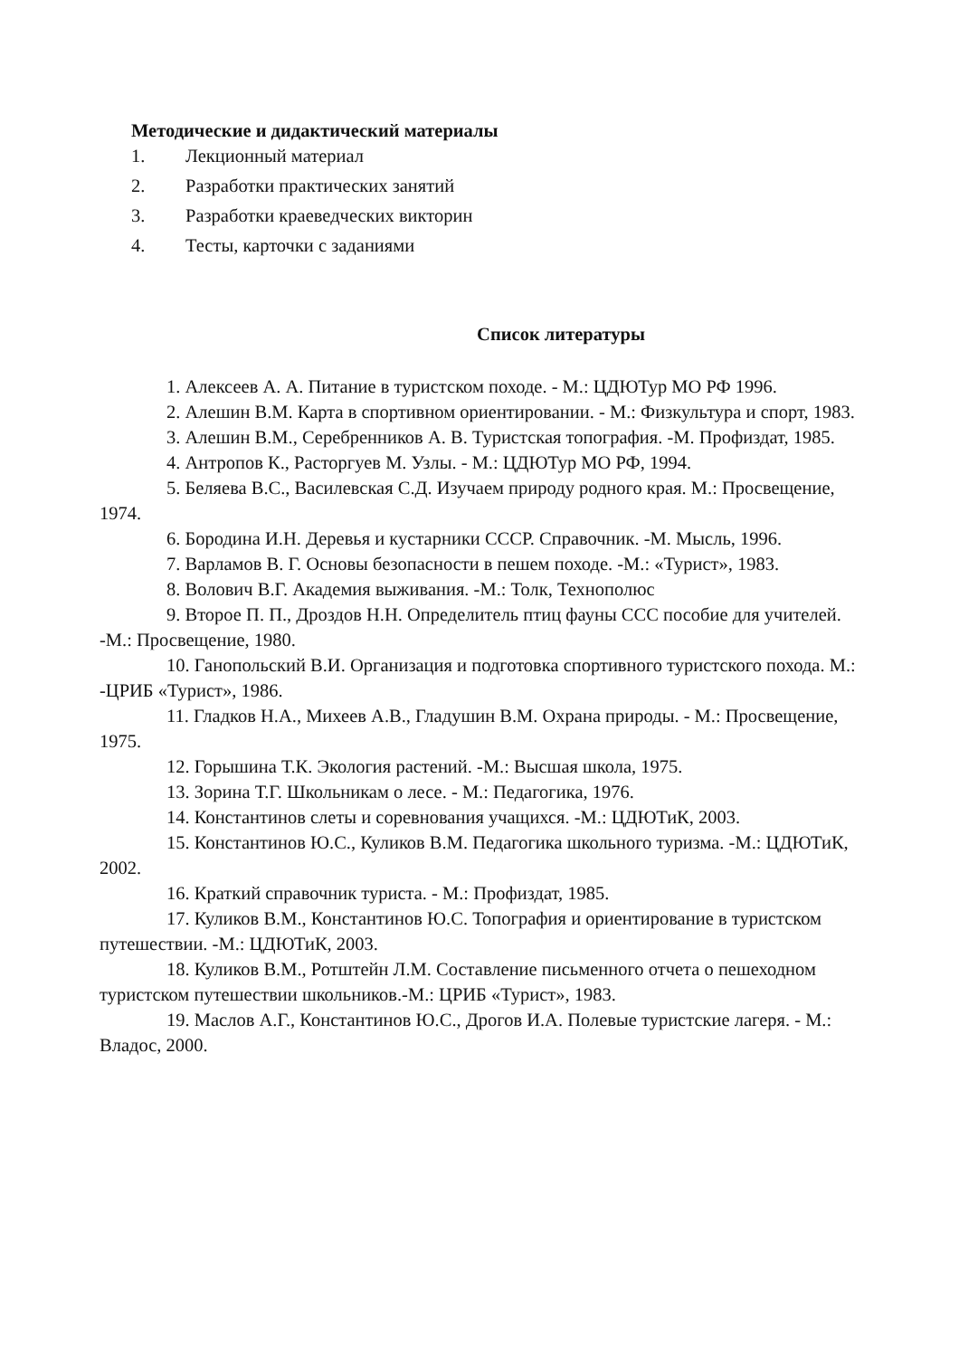Методические и дидактический материалы
1. Лекционный материал
2. Разработки практических занятий
3. Разработки краеведческих викторин
4. Тесты, карточки с заданиями
Список литературы
1. Алексеев А. А. Питание в туристском походе. - М.: ЦДЮТур МО РФ 1996.
2. Алешин В.М. Карта в спортивном ориентировании. - М.: Физкультура и спорт, 1983.
3. Алешин В.М., Серебренников А. В. Туристская топография. -М. Профиздат, 1985.
4. Антропов К., Расторгуев М. Узлы. - М.: ЦДЮТур МО РФ, 1994.
5. Беляева В.С., Василевская С.Д. Изучаем природу родного края. М.: Просвещение, 1974.
6. Бородина И.Н. Деревья и кустарники СССР. Справочник. -М. Мысль, 1996.
7. Варламов В. Г. Основы безопасности в пешем походе. -М.: «Турист», 1983.
8. Волович В.Г. Академия выживания. -М.: Толк, Технополюс
9. Второе П. П., Дроздов Н.Н. Определитель птиц фауны ССС пособие для учителей. -М.: Просвещение, 1980.
10. Ганопольский В.И. Организация и подготовка спортивного туристского похода. М.: -ЦРИБ «Турист», 1986.
11. Гладков Н.А., Михеев А.В., Гладушин В.М. Охрана природы. - М.: Просвещение, 1975.
12. Горышина Т.К. Экология растений. -М.: Высшая школа, 1975.
13. Зорина Т.Г. Школьникам о лесе. - М.: Педагогика, 1976.
14. Константинов слеты и соревнования учащихся. -М.: ЦДЮТиК, 2003.
15. Константинов Ю.С., Куликов В.М. Педагогика школьного туризма. -М.: ЦДЮТиК, 2002.
16. Краткий справочник туриста. - М.: Профиздат, 1985.
17. Куликов В.М., Константинов Ю.С. Топография и ориентирование в туристском путешествии. -М.: ЦДЮТиК, 2003.
18. Куликов В.М., Ротштейн Л.М. Составление письменного отчета о пешеходном туристском путешествии школьников.-М.: ЦРИБ «Турист», 1983.
19. Маслов А.Г., Константинов Ю.С., Дрогов И.А. Полевые туристские лагеря. - М.: Владос, 2000.